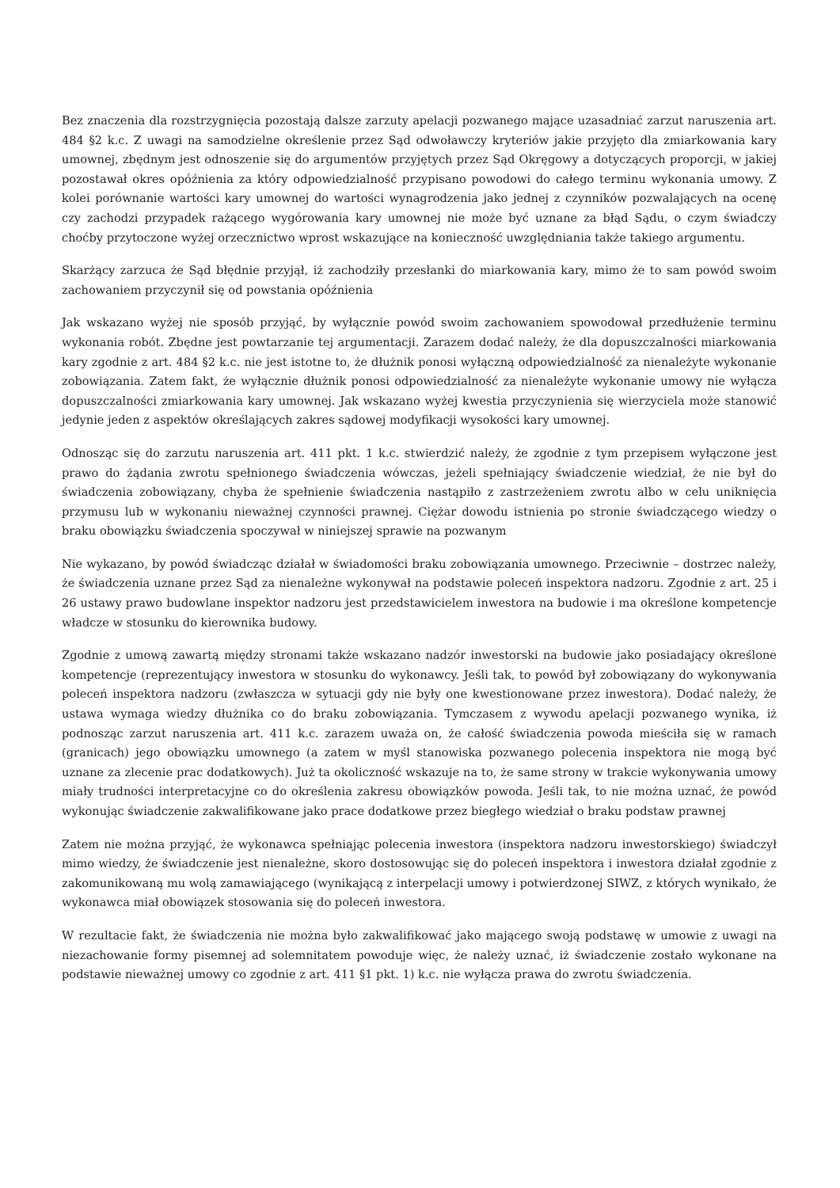Bez znaczenia dla rozstrzygnięcia pozostają dalsze zarzuty apelacji pozwanego mające uzasadniać zarzut naruszenia art. 484 §2 k.c. Z uwagi na samodzielne określenie przez Sąd odwoławczy kryteriów jakie przyjęto dla zmiarkowania kary umownej, zbędnym jest odnoszenie się do argumentów przyjętych przez Sąd Okręgowy a dotyczących proporcji, w jakiej pozostawał okres opóźnienia za który odpowiedzialność przypisano powodowi do całego terminu wykonania umowy. Z kolei porównanie wartości kary umownej do wartości wynagrodzenia jako jednej z czynników pozwalających na ocenę czy zachodzi przypadek rażącego wygórowania kary umownej nie może być uznane za błąd Sądu, o czym świadczy choćby przytoczone wyżej orzecznictwo wprost wskazujące na konieczność uwzględniania także takiego argumentu.
Skarżący zarzuca że Sąd błędnie przyjął, iż zachodziły przesłanki do miarkowania kary, mimo że to sam powód swoim zachowaniem przyczynił się od powstania opóźnienia
Jak wskazano wyżej nie sposób przyjąć, by wyłącznie powód swoim zachowaniem spowodował przedłużenie terminu wykonania robót. Zbędne jest powtarzanie tej argumentacji. Zarazem dodać należy, że dla dopuszczalności miarkowania kary zgodnie z art. 484 §2 k.c. nie jest istotne to, że dłużnik ponosi wyłączną odpowiedzialność za nienależyte wykonanie zobowiązania. Zatem fakt, że wyłącznie dłużnik ponosi odpowiedzialność za nienależyte wykonanie umowy nie wyłącza dopuszczalności zmiarkowania kary umownej. Jak wskazano wyżej kwestia przyczynienia się wierzyciela może stanowić jedynie jeden z aspektów określających zakres sądowej modyfikacji wysokości kary umownej.
Odnosząc się do zarzutu naruszenia art. 411 pkt. 1 k.c. stwierdzić należy, że zgodnie z tym przepisem wyłączone jest prawo do żądania zwrotu spełnionego świadczenia wówczas, jeżeli spełniający świadczenie wiedział, że nie był do świadczenia zobowiązany, chyba że spełnienie świadczenia nastąpiło z zastrzeżeniem zwrotu albo w celu uniknięcia przymusu lub w wykonaniu nieważnej czynności prawnej. Ciężar dowodu istnienia po stronie świadczącego wiedzy o braku obowiązku świadczenia spoczywał w niniejszej sprawie na pozwanym
Nie wykazano, by powód świadcząc działał w świadomości braku zobowiązania umownego. Przeciwnie – dostrzec należy, że świadczenia uznane przez Sąd za nienależne wykonywał na podstawie poleceń inspektora nadzoru. Zgodnie z art. 25 i 26 ustawy prawo budowlane inspektor nadzoru jest przedstawicielem inwestora na budowie i ma określone kompetencje władcze w stosunku do kierownika budowy.
Zgodnie z umową zawartą między stronami także wskazano nadzór inwestorski na budowie jako posiadający określone kompetencje (reprezentujący inwestora w stosunku do wykonawcy. Jeśli tak, to powód był zobowiązany do wykonywania poleceń inspektora nadzoru (zwłaszcza w sytuacji gdy nie były one kwestionowane przez inwestora). Dodać należy, że ustawa wymaga wiedzy dłużnika co do braku zobowiązania. Tymczasem z wywodu apelacji pozwanego wynika, iż podnosząc zarzut naruszenia art. 411 k.c. zarazem uważa on, że całość świadczenia powoda mieściła się w ramach (granicach) jego obowiązku umownego (a zatem w myśl stanowiska pozwanego polecenia inspektora nie mogą być uznane za zlecenie prac dodatkowych). Już ta okoliczność wskazuje na to, że same strony w trakcie wykonywania umowy miały trudności interpretacyjne co do określenia zakresu obowiązków powoda. Jeśli tak, to nie można uznać, że powód wykonując świadczenie zakwalifikowane jako prace dodatkowe przez biegłego wiedział o braku podstaw prawnej
Zatem nie można przyjąć, że wykonawca spełniając polecenia inwestora (inspektora nadzoru inwestorskiego) świadczył mimo wiedzy, że świadczenie jest nienależne, skoro dostosowując się do poleceń inspektora i inwestora działał zgodnie z zakomunikowaną mu wolą zamawiającego (wynikającą z interpelacji umowy i potwierdzonej SIWZ, z których wynikało, że wykonawca miał obowiązek stosowania się do poleceń inwestora.
W rezultacie fakt, że świadczenia nie można było zakwalifikować jako mającego swoją podstawę w umowie z uwagi na niezachowanie formy pisemnej ad solemnitatem powoduje więc, że należy uznać, iż świadczenie zostało wykonane na podstawie nieważnej umowy co zgodnie z art. 411 §1 pkt. 1) k.c. nie wyłącza prawa do zwrotu świadczenia.